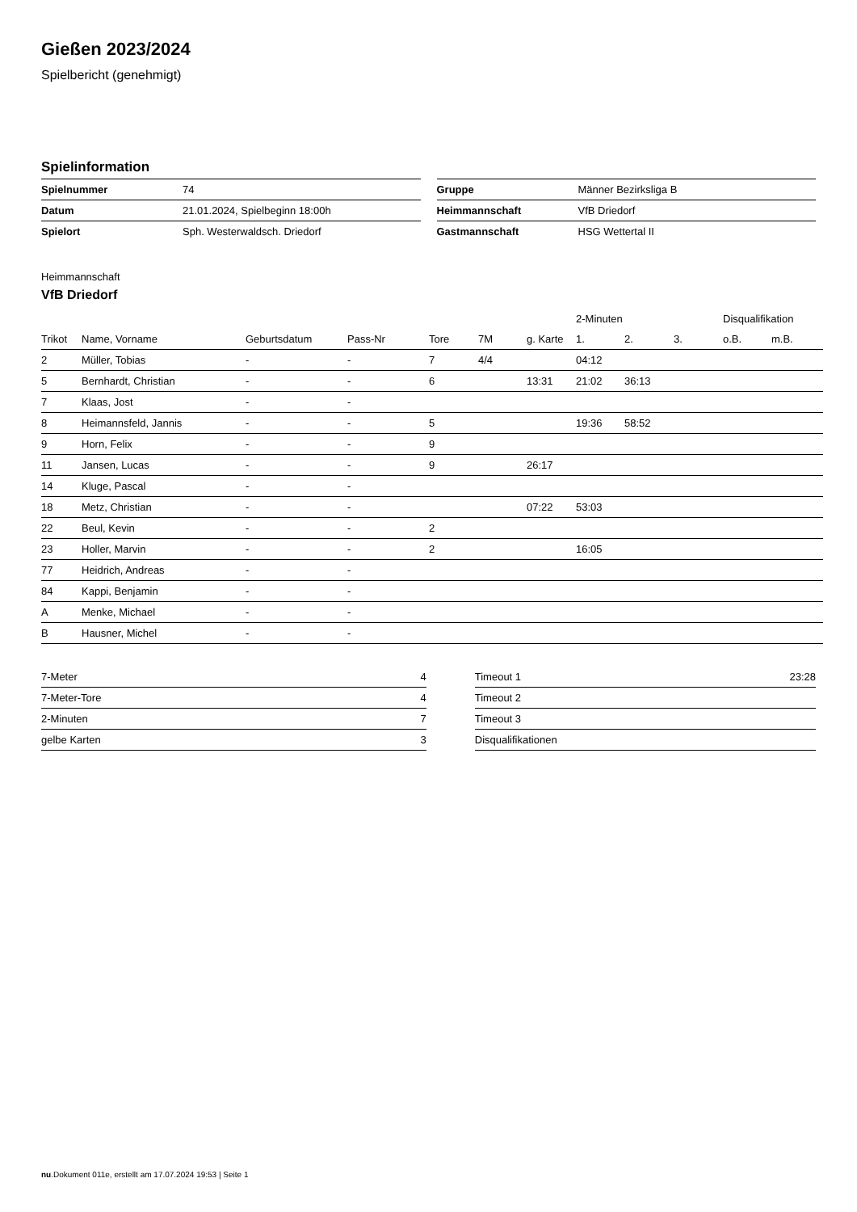Gießen 2023/2024
Spielbericht (genehmigt)
Spielinformation
| Spielnummer | 74 |
| Datum | 21.01.2024, Spielbeginn 18:00h |
| Spielort | Sph. Westerwaldsch. Driedorf |
| Gruppe | Männer Bezirksliga B |
| Heimmannschaft | VfB Driedorf |
| Gastmannschaft | HSG Wettertal II |
Heimmannschaft
VfB Driedorf
| | | | | | | | 2-Minuten | | | Disqualifikation | |
| --- | --- | --- | --- | --- | --- | --- | --- | --- | --- | --- | --- |
| Trikot | Name, Vorname | Geburtsdatum | Pass-Nr | Tore | 7M | g. Karte | 1. | 2. | 3. | o.B. | m.B. |
| 2 | Müller, Tobias | - | - | 7 | 4/4 | | 04:12 | | | | |
| 5 | Bernhardt, Christian | - | - | 6 | | 13:31 | 21:02 | 36:13 | | | |
| 7 | Klaas, Jost | - | - | | | | | | | | |
| 8 | Heimannsfeld, Jannis | - | - | 5 | | | 19:36 | 58:52 | | | |
| 9 | Horn, Felix | - | - | 9 | | | | | | | |
| 11 | Jansen, Lucas | - | - | 9 | | 26:17 | | | | | |
| 14 | Kluge, Pascal | - | - | | | | | | | | |
| 18 | Metz, Christian | - | - | | | 07:22 | 53:03 | | | | |
| 22 | Beul, Kevin | - | - | 2 | | | | | | | |
| 23 | Holler, Marvin | - | - | 2 | | | 16:05 | | | | |
| 77 | Heidrich, Andreas | - | - | | | | | | | | |
| 84 | Kappi, Benjamin | - | - | | | | | | | | |
| A | Menke, Michael | - | - | | | | | | | | |
| B | Hausner, Michel | - | - | | | | | | | | |
| 7-Meter | 4 |
| 7-Meter-Tore | 4 |
| 2-Minuten | 7 |
| gelbe Karten | 3 |
| Timeout 1 | 23:28 |
| Timeout 2 | |
| Timeout 3 | |
| Disqualifikationen | |
nu.Dokument 011e, erstellt am 17.07.2024 19:53 | Seite 1